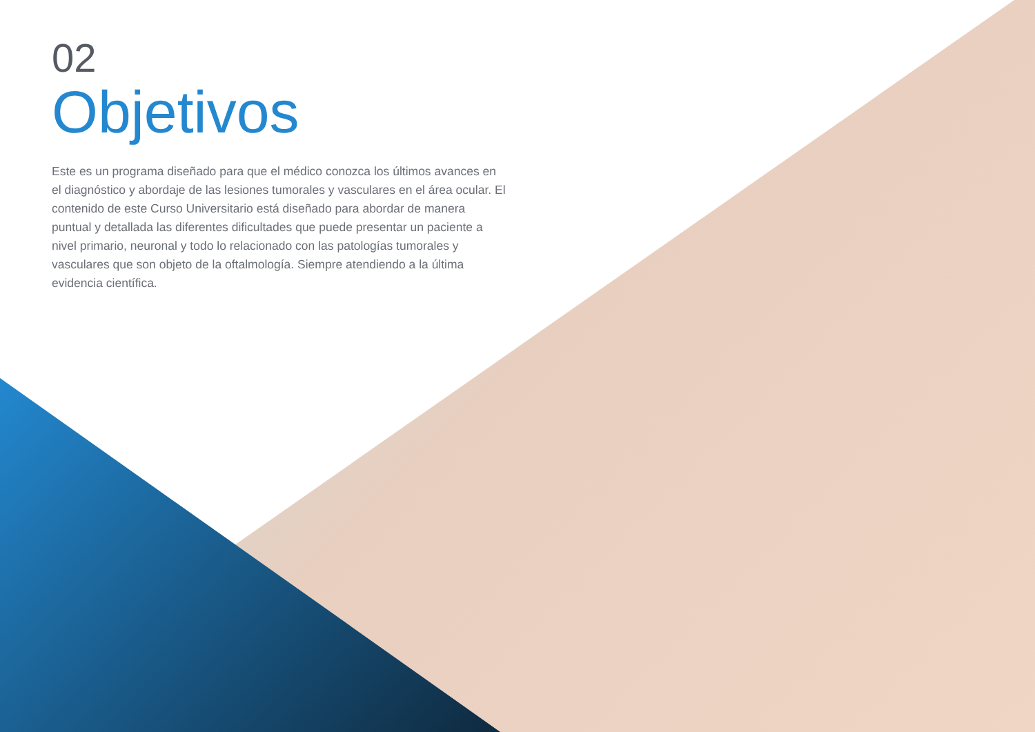02
Objetivos
Este es un programa diseñado para que el médico conozca los últimos avances en el diagnóstico y abordaje de las lesiones tumorales y vasculares en el área ocular. El contenido de este Curso Universitario está diseñado para abordar de manera puntual y detallada las diferentes dificultades que puede presentar un paciente a nivel primario, neuronal y todo lo relacionado con las patologías tumorales y vasculares que son objeto de la oftalmología. Siempre atendiendo a la última evidencia científica.